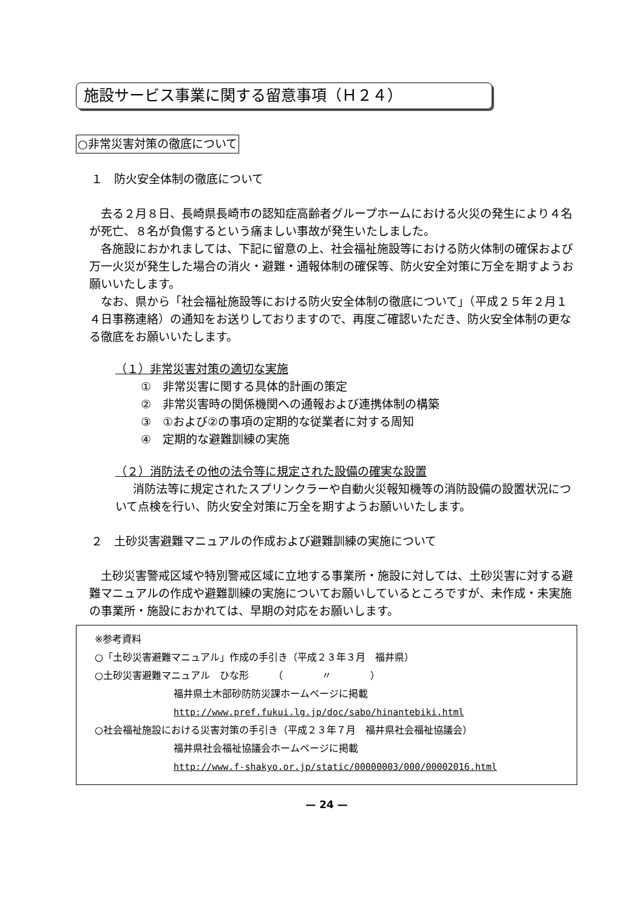施設サービス事業に関する留意事項（Ｈ２４）
○非常災害対策の徹底について
１　防火安全体制の徹底について
去る２月８日、長崎県長崎市の認知症高齢者グループホームにおける火災の発生により４名が死亡、８名が負傷するという痛ましい事故が発生いたしました。
各施設におかれましては、下記に留意の上、社会福祉施設等における防火体制の確保および万一火災が発生した場合の消火・避難・通報体制の確保等、防火安全対策に万全を期すようお願いいたします。
なお、県から「社会福祉施設等における防火安全体制の徹底について」（平成２５年２月１４日事務連絡）の通知をお送りしておりますので、再度ご確認いただき、防火安全体制の更なる徹底をお願いいたします。
（１）非常災害対策の適切な実施
①　非常災害に関する具体的計画の策定
②　非常災害時の関係機関への通報および連携体制の構築
③　①および②の事項の定期的な従業者に対する周知
④　定期的な避難訓練の実施
（２）消防法その他の法令等に規定された設備の確実な設置
消防法等に規定されたスプリンクラーや自動火災報知機等の消防設備の設置状況について点検を行い、防火安全対策に万全を期すようお願いいたします。
２　土砂災害避難マニュアルの作成および避難訓練の実施について
土砂災害警戒区域や特別警戒区域に立地する事業所・施設に対しては、土砂災害に対する避難マニュアルの作成や避難訓練の実施についてお願いしているところですが、未作成・未実施の事業所・施設におかれては、早期の対応をお願いします。
※参考資料
○「土砂災害避難マニュアル」作成の手引き（平成２３年３月　福井県）
○土砂災害避難マニュアル　ひな形　　　（　　　　〃　　　　）
福井県土木部砂防防災課ホームページに掲載
http://www.pref.fukui.lg.jp/doc/sabo/hinantebiki.html
○社会福祉施設における災害対策の手引き（平成２３年７月　福井県社会福祉協議会）
福井県社会福祉協議会ホームページに掲載
http://www.f-shakyo.or.jp/static/00000003/000/00002016.html
— 24 —